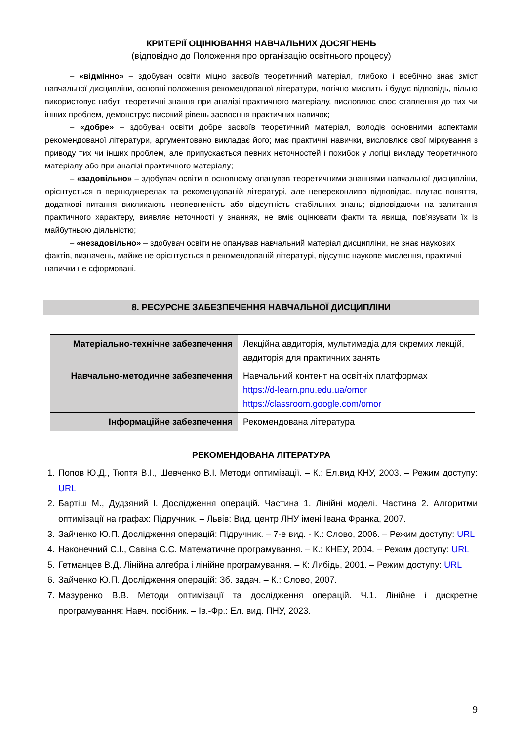КРИТЕРІЇ ОЦІНЮВАННЯ НАВЧАЛЬНИХ ДОСЯГНЕНЬ
(відповідно до Положення про організацію освітнього процесу)
– «відмінно» – здобувач освіти міцно засвоїв теоретичний матеріал, глибоко і всебічно знає зміст навчальної дисципліни, основні положення рекомендованої літератури, логічно мислить і будує відповідь, вільно використовує набуті теоретичні знання при аналізі практичного матеріалу, висловлює своє ставлення до тих чи інших проблем, демонструє високий рівень засвоєння практичних навичок;
– «добре» – здобувач освіти добре засвоїв теоретичний матеріал, володіє основними аспектами рекомендованої літератури, аргументовано викладає його; має практичні навички, висловлює свої міркування з приводу тих чи інших проблем, але припускається певних неточностей і похибок у логіці викладу теоретичного матеріалу або при аналізі практичного матеріалу;
– «задовільно» – здобувач освіти в основному опанував теоретичними знаннями навчальної дисципліни, орієнтується в першоджерелах та рекомендованій літературі, але непереконливо відповідає, плутає поняття, додаткові питання викликають невпевненість або відсутність стабільних знань; відповідаючи на запитання практичного характеру, виявляє неточності у знаннях, не вміє оцінювати факти та явища, пов’язувати їх із майбутньою діяльністю;
– «незадовільно» – здобувач освіти не опанував навчальний матеріал дисципліни, не знає наукових фактів, визначень, майже не орієнтується в рекомендованій літературі, відсутнє наукове мислення, практичні навички не сформовані.
8. РЕСУРСНЕ ЗАБЕЗПЕЧЕННЯ НАВЧАЛЬНОЇ ДИСЦИПЛІНИ
| Матеріально-технічне забезпечення | Лекційна авдиторія, мультимедіа для окремих лекцій, авдиторія для практичних занять |
| Навчально-методичне забезпечення | Навчальний контент на освітніх платформах https://d-learn.pnu.edu.ua/omor https://classroom.google.com/omor |
| Інформаційне забезпечення | Рекомендована література |
РЕКОМЕНДОВАНА ЛІТЕРАТУРА
1. Попов Ю.Д., Тюптя В.І., Шевченко В.І. Методи оптимізації. – К.: Ел.вид КНУ, 2003. – Режим доступу: URL
2. Бартіш М., Дудзяний І. Дослідження операцій. Частина 1. Лінійні моделі. Частина 2. Алгоритми оптимізації на графах: Підручник. – Львів: Вид. центр ЛНУ імені Івана Франка, 2007.
3. Зайченко Ю.П. Дослідження операцій: Підручник. – 7-е вид. - К.: Слово, 2006. – Режим доступу: URL
4. Наконечний С.І., Савіна С.С. Математичне програмування. – К.: КНЕУ, 2004. – Режим доступу: URL
5. Гетманцев В.Д. Лінійна алгебра і лінійне програмування. – К: Либідь, 2001. – Режим доступу: URL
6. Зайченко Ю.П. Дослідження операцій: Зб. задач. – К.: Слово, 2007.
7. Мазуренко В.В. Методи оптимізації та дослідження операцій. Ч.1. Лінійне і дискретне програмування: Навч. посібник. – Ів.-Фр.: Ел. вид. ПНУ, 2023.
9